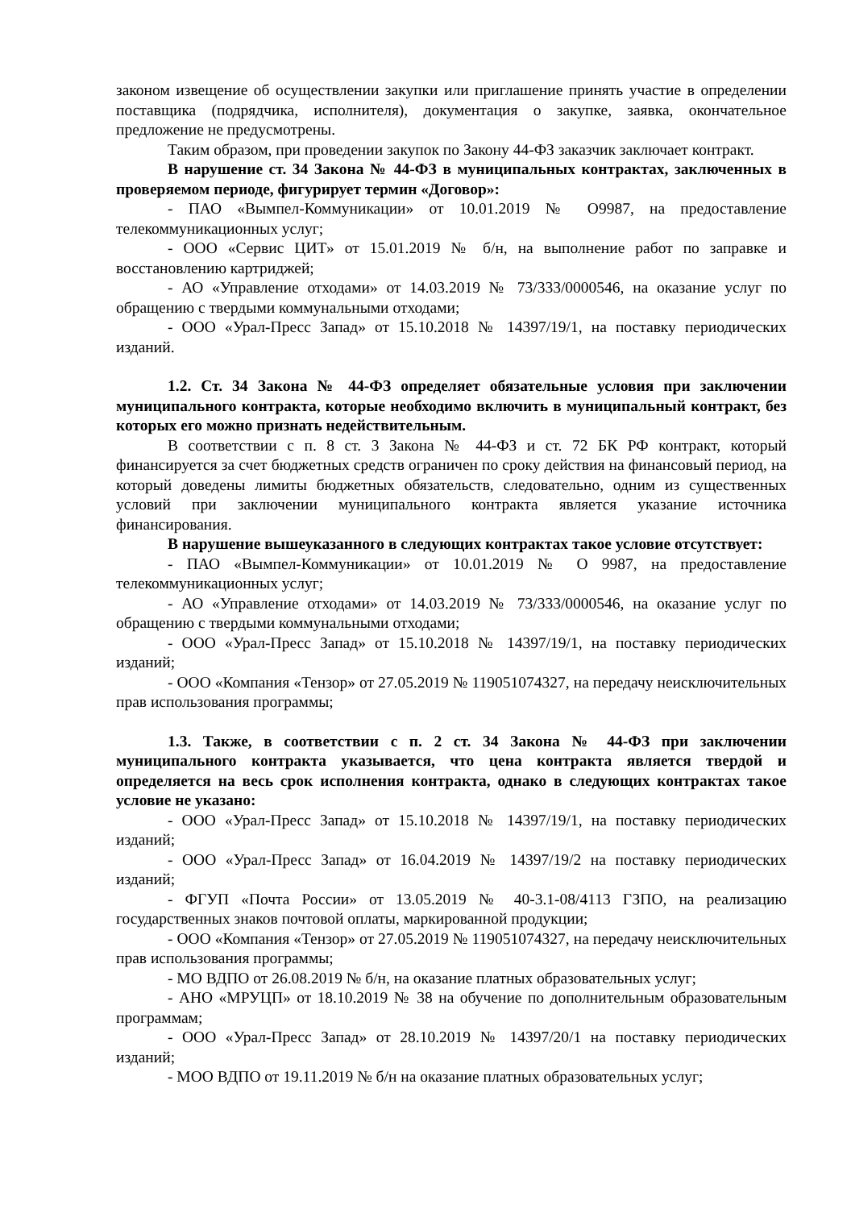законом извещение об осуществлении закупки или приглашение принять участие в определении поставщика (подрядчика, исполнителя), документация о закупке, заявка, окончательное предложение не предусмотрены.
Таким образом, при проведении закупок по Закону 44-ФЗ заказчик заключает контракт.
В нарушение ст. 34 Закона № 44-ФЗ в муниципальных контрактах, заключенных в проверяемом периоде, фигурирует термин «Договор»:
- ПАО «Вымпел-Коммуникации» от 10.01.2019 № О9987, на предоставление телекоммуникационных услуг;
- ООО «Сервис ЦИТ» от 15.01.2019 № б/н, на выполнение работ по заправке и восстановлению картриджей;
- АО «Управление отходами» от 14.03.2019 № 73/333/0000546, на оказание услуг по обращению с твердыми коммунальными отходами;
- ООО «Урал-Пресс Запад» от 15.10.2018 № 14397/19/1, на поставку периодических изданий.
1.2. Ст. 34 Закона № 44-ФЗ определяет обязательные условия при заключении муниципального контракта, которые необходимо включить в муниципальный контракт, без которых его можно признать недействительным.
В соответствии с п. 8 ст. 3 Закона № 44-ФЗ и ст. 72 БК РФ контракт, который финансируется за счет бюджетных средств ограничен по сроку действия на финансовый период, на который доведены лимиты бюджетных обязательств, следовательно, одним из существенных условий при заключении муниципального контракта является указание источника финансирования.
В нарушение вышеуказанного в следующих контрактах такое условие отсутствует:
- ПАО «Вымпел-Коммуникации» от 10.01.2019 № О 9987, на предоставление телекоммуникационных услуг;
- АО «Управление отходами» от 14.03.2019 № 73/333/0000546, на оказание услуг по обращению с твердыми коммунальными отходами;
- ООО «Урал-Пресс Запад» от 15.10.2018 № 14397/19/1, на поставку периодических изданий;
- ООО «Компания «Тензор» от 27.05.2019 № 119051074327, на передачу неисключительных прав использования программы;
1.3. Также, в соответствии с п. 2 ст. 34 Закона № 44-ФЗ при заключении муниципального контракта указывается, что цена контракта является твердой и определяется на весь срок исполнения контракта, однако в следующих контрактах такое условие не указано:
- ООО «Урал-Пресс Запад» от 15.10.2018 № 14397/19/1, на поставку периодических изданий;
- ООО «Урал-Пресс Запад» от 16.04.2019 № 14397/19/2 на поставку периодических изданий;
- ФГУП «Почта России» от 13.05.2019 № 40-3.1-08/4113 ГЗПО, на реализацию государственных знаков почтовой оплаты, маркированной продукции;
- ООО «Компания «Тензор» от 27.05.2019 № 119051074327, на передачу неисключительных прав использования программы;
- МО ВДПО от 26.08.2019 № б/н, на оказание платных образовательных услуг;
- АНО «МРУЦП» от 18.10.2019 № 38 на обучение по дополнительным образовательным программам;
- ООО «Урал-Пресс Запад» от 28.10.2019 № 14397/20/1 на поставку периодических изданий;
- МОО ВДПО от 19.11.2019 № б/н на оказание платных образовательных услуг;